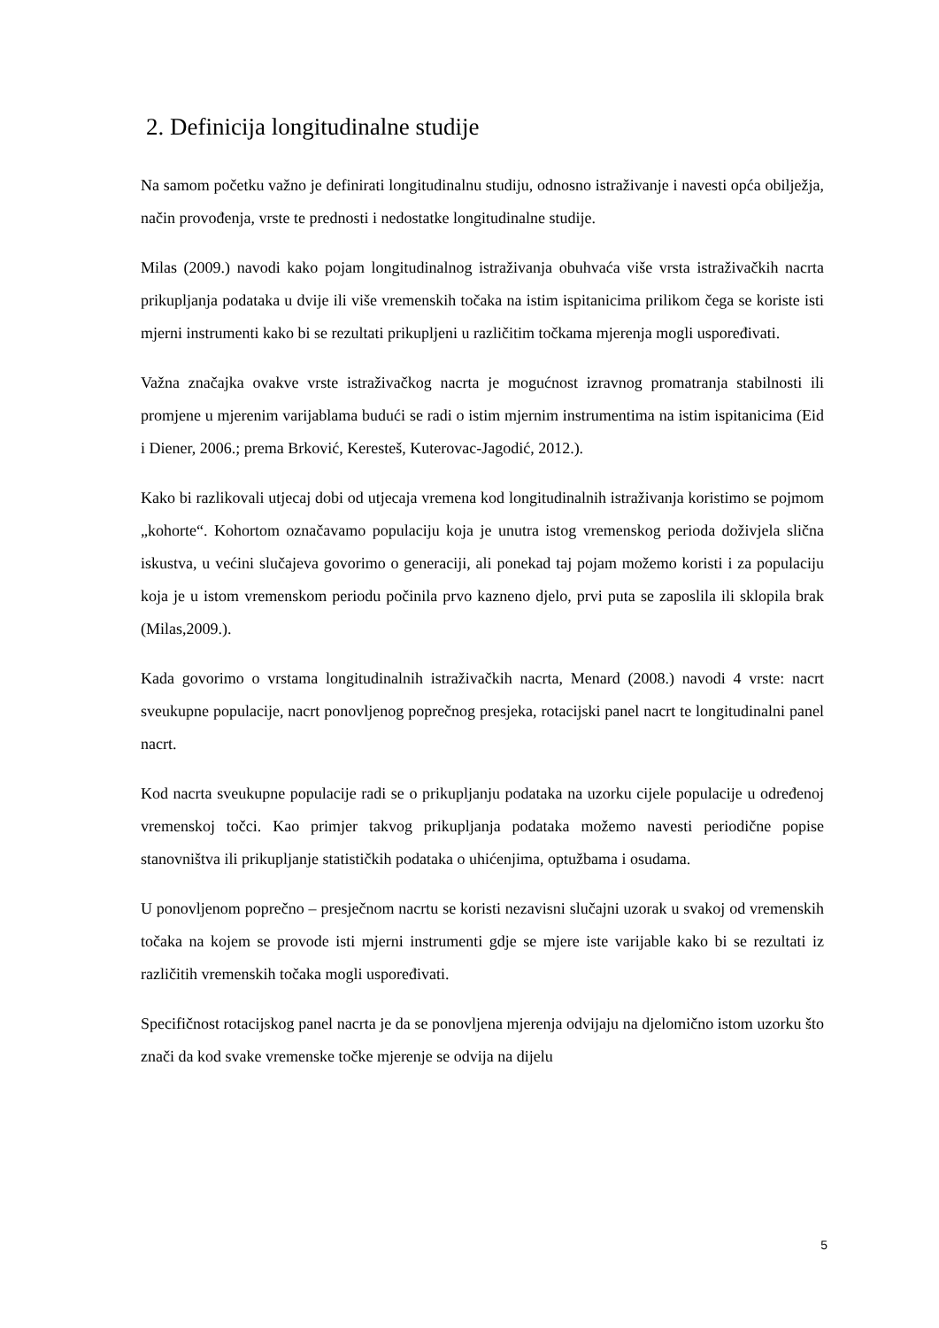2. Definicija longitudinalne studije
Na samom početku važno je definirati longitudinalnu studiju, odnosno istraživanje i navesti opća obilježja, način provođenja, vrste te prednosti i nedostatke longitudinalne studije.
Milas (2009.) navodi kako pojam longitudinalnog istraživanja obuhvaća više vrsta istraživačkih nacrta prikupljanja podataka u dvije ili više vremenskih točaka na istim ispitanicima prilikom čega se koriste isti mjerni instrumenti kako bi se rezultati prikupljeni u različitim točkama mjerenja mogli uspoređivati.
Važna značajka ovakve vrste istraživačkog nacrta je mogućnost izravnog promatranja stabilnosti ili promjene u mjerenim varijablama budući se radi o istim mjernim instrumentima na istim ispitanicima (Eid i Diener, 2006.; prema Brković, Keresteš, Kuterovac-Jagodić, 2012.).
Kako bi razlikovali utjecaj dobi od utjecaja vremena kod longitudinalnih istraživanja koristimo se pojmom „kohorte“. Kohortom označavamo populaciju koja je unutra istog vremenskog perioda doživjela slična iskustva, u većini slučajeva govorimo o generaciji, ali ponekad taj pojam možemo koristi i za populaciju koja je u istom vremenskom periodu počinila prvo kazneno djelo, prvi puta se zaposlila ili sklopila brak (Milas,2009.).
Kada govorimo o vrstama longitudinalnih istraživačkih nacrta, Menard (2008.) navodi 4 vrste: nacrt sveukupne populacije, nacrt ponovljenog poprečnog presjeka, rotacijski panel nacrt te longitudinalni panel nacrt.
Kod nacrta sveukupne populacije radi se o prikupljanju podataka na uzorku cijele populacije u određenoj vremenskoj točci. Kao primjer takvog prikupljanja podataka možemo navesti periodične popise stanovništva ili prikupljanje statističkih podataka o uhićenjima, optužbama i osudama.
U ponovljenom poprečno – presječnom nacrtu se koristi nezavisni slučajni uzorak u svakoj od vremenskih točaka na kojem se provode isti mjerni instrumenti gdje se mjere iste varijable kako bi se rezultati iz različitih vremenskih točaka mogli uspoređivati.
Specifičnost rotacijskog panel nacrta je da se ponovljena mjerenja odvijaju na djelomično istom uzorku što znači da kod svake vremenske točke mjerenje se odvija na dijelu
5